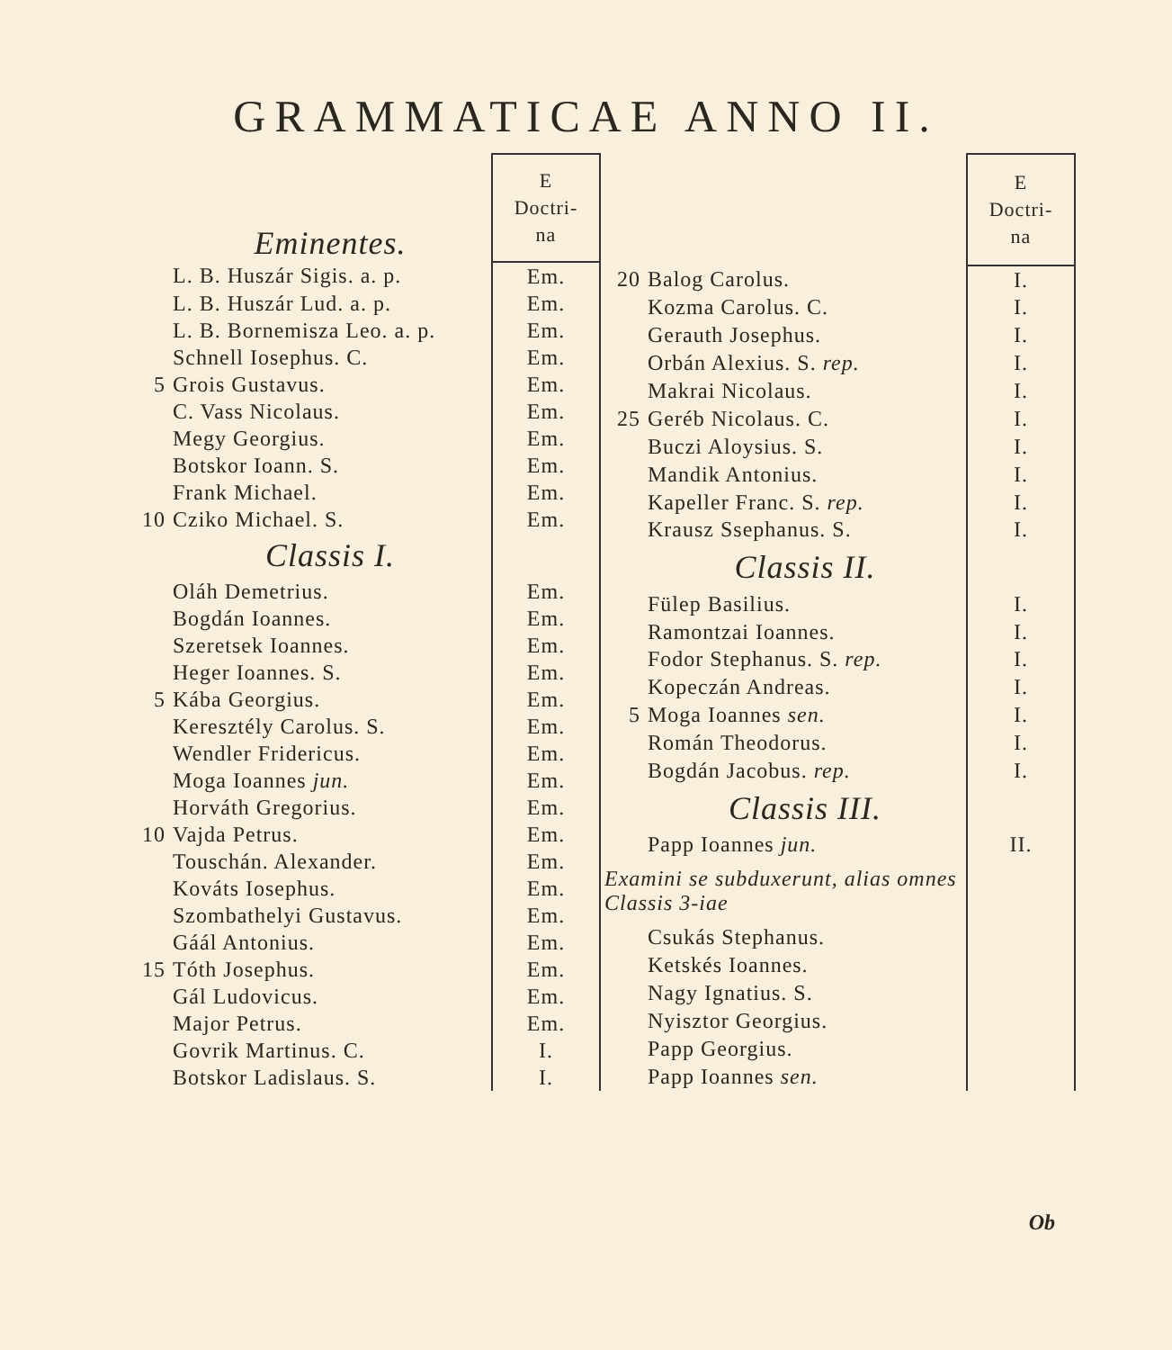GRAMMATICAE ANNO II.
| | Eminentes. | E Doctri- na |
| | L. B. Huszár Sigis. a. p. | Em. |
| | L. B. Huszár Lud. a. p. | Em. |
| | L. B. Bornemisza Leo. a. p. | Em. |
| | Schnell Iosephus. C. | Em. |
| 5 | Grois Gustavus. | Em. |
| | C. Vass Nicolaus. | Em. |
| | Megy Georgius. | Em. |
| | Botskor Ioann. S. | Em. |
| | Frank Michael. | Em. |
| 10 | Cziko Michael. S. | Em. |
| | Classis I. | |
| | Oláh Demetrius. | Em. |
| | Bogdán Ioannes. | Em. |
| | Szeretsek Ioannes. | Em. |
| | Heger Ioannes. S. | Em. |
| 5 | Kába Georgius. | Em. |
| | Keresztély Carolus. S. | Em. |
| | Wendler Fridericus. | Em. |
| | Moga Ioannes jun. | Em. |
| | Horváth Gregorius. | Em. |
| 10 | Vajda Petrus. | Em. |
| | Touschán. Alexander. | Em. |
| | Kováts Iosephus. | Em. |
| | Szombathelyi Gustavus. | Em. |
| | Gáál Antonius. | Em. |
| 15 | Tóth Josephus. | Em. |
| | Gál Ludovicus. | Em. |
| | Major Petrus. | Em. |
| | Govrik Martinus. C. | I. |
| | Botskor Ladislaus. S. | I. |
| | | E Doctri- na |
| 20 | Balog Carolus. | I. |
| | Kozma Carolus. C. | I. |
| | Gerauth Josephus. | I. |
| | Orbán Alexius. S. rep. | I. |
| | Makrai Nicolaus. | I. |
| 25 | Geréb Nicolaus. C. | I. |
| | Buczi Aloysius. S. | I. |
| | Mandik Antonius. | I. |
| | Kapeller Franc. S. rep. | I. |
| | Krausz Ssephanus. S. | I. |
| | Classis II. | |
| | Fülep Basilius. | I. |
| | Ramontzai Ioannes. | I. |
| | Fodor Stephanus. S. rep. | I. |
| | Kopeczán Andreas. | I. |
| 5 | Moga Ioannes sen. | I. |
| | Román Theodorus. | I. |
| | Bogdán Jacobus. rep. | I. |
| | Classis III. | |
| | Papp Ioannes jun. | II. |
| Examini se subduxerunt, alias omnes Classis 3-iae | | |
| | Csukás Stephanus. | |
| | Ketskés Ioannes. | |
| | Nagy Ignatius. S. | |
| | Nyisztor Georgius. | |
| | Papp Georgius. | |
| | Papp Ioannes sen. | |
Ob